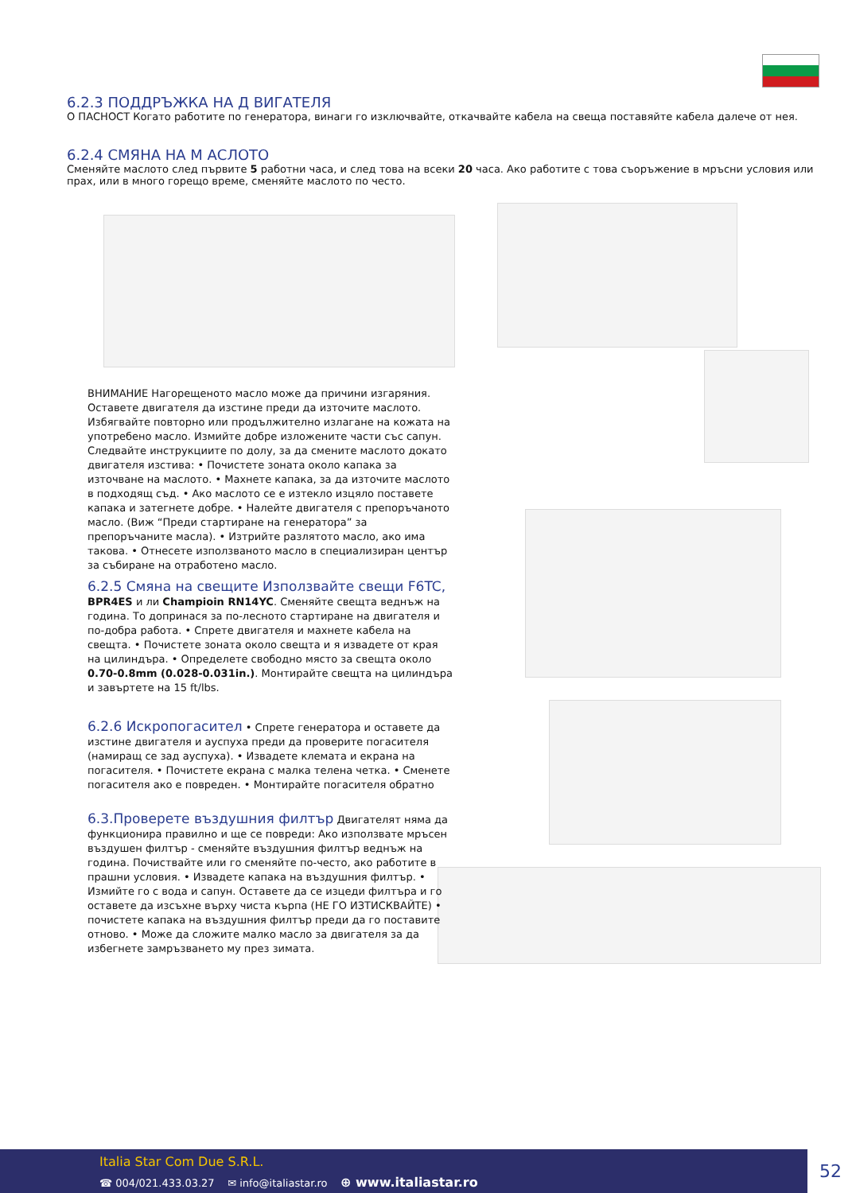6.2.3 ПОДДРЪЖКА НА Д ВИГАТЕЛЯ
О ПАСНОСТ Когато работите по генератора, винаги го изключвайте, откачвайте кабела на свеща поставяйте кабела далече от нея.
6.2.4 СМЯНА НА М АСЛОТО
Сменяйте маслото след първите 5 работни часа, и след това на всеки 20 часа. Ако работите с това съоръжение в мръсни условия или прах, или в много горещо време, сменяйте маслото по често.
ВНИМАНИЕ Нагорещеното масло може да причини изгаряния. Оставете двигателя да изстине преди да източите маслото. Избягвайте повторно или продължително излагане на кожата на употребено масло. Измийте добре изложените части със сапун. Следвайте инструкциите по долу, за да смените маслото докато двигателя изстива: • Почистете зоната около капака за източване на маслото. • Махнете капака, за да източите маслото в подходящ съд. • Ако маслото се е изтекло изцяло поставете капака и затегнете добре. • Налейте двигателя с препоръчаното масло. (Виж “Преди стартиране на генератора” за препоръчаните масла). • Изтрийте разлятото масло, ако има такова. • Отнесете използваното масло в специализиран център за събиране на отработено масло.
6.2.5 Смяна на свещите Използвайте свещи F6TC,
BPR4ES и ли Champioin RN14YC. Сменяйте свещта веднъж на година. То допринася за по-лесното стартиране на двигателя и по-добра работа. • Спрете двигателя и махнете кабела на свещта. • Почистете зоната около свещта и я извадете от края на цилиндъра. • Определете свободно място за свещта около 0.70-0.8mm (0.028-0.031in.). Монтирайте свещта на цилиндъра и завъртете на 15 ft/lbs.
6.2.6 Искропогасител
• Спрете генератора и оставете да изстине двигателя и ауспуха преди да проверите погасителя (намиращ се зад ауспуха). • Извадете клемата и екрана на погасителя. • Почистете екрана с малка телена четка. • Сменете погасителя ако е повреден. • Монтирайте погасителя обратно
6.3.Проверете въздушния филтър
Двигателят няма да функционира правилно и ще се повреди: Ако използвате мръсен въздушен филтър - сменяйте въздушния филтър веднъж на година. Почиствайте или го сменяйте по-често, ако работите в прашни условия. • Извадете капака на въздушния филтър. • Измийте го с вода и сапун. Оставете да се изцеди филтъра и го оставете да изсъхне върху чиста кърпа (НЕ ГО ИЗТИСКВАЙТЕ) • почистете капака на въздушния филтър преди да го поставите отново. • Може да сложите малко масло за двигателя за да избегнете замръзването му през зимата.
Italia Star Com Due S.R.L.
☎ 004/021.433.03.27 ✉ info@italiastar.ro ⊕ www.italiastar.ro
52